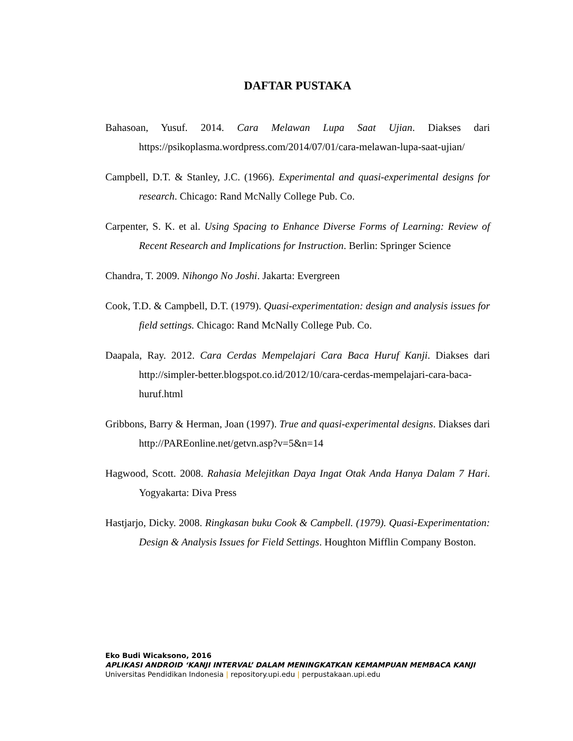DAFTAR PUSTAKA
Bahasoan, Yusuf. 2014. Cara Melawan Lupa Saat Ujian. Diakses dari https://psikoplasma.wordpress.com/2014/07/01/cara-melawan-lupa-saat-ujian/
Campbell, D.T. & Stanley, J.C. (1966). Experimental and quasi-experimental designs for research. Chicago: Rand McNally College Pub. Co.
Carpenter, S. K. et al. Using Spacing to Enhance Diverse Forms of Learning: Review of Recent Research and Implications for Instruction. Berlin: Springer Science
Chandra, T. 2009. Nihongo No Joshi. Jakarta: Evergreen
Cook, T.D. & Campbell, D.T. (1979). Quasi-experimentation: design and analysis issues for field settings. Chicago: Rand McNally College Pub. Co.
Daapala, Ray. 2012. Cara Cerdas Mempelajari Cara Baca Huruf Kanji. Diakses dari http://simpler-better.blogspot.co.id/2012/10/cara-cerdas-mempelajari-cara-baca-huruf.html
Gribbons, Barry & Herman, Joan (1997). True and quasi-experimental designs. Diakses dari http://PAREonline.net/getvn.asp?v=5&n=14
Hagwood, Scott. 2008. Rahasia Melejitkan Daya Ingat Otak Anda Hanya Dalam 7 Hari. Yogyakarta: Diva Press
Hastjarjo, Dicky. 2008. Ringkasan buku Cook & Campbell. (1979). Quasi-Experimentation: Design & Analysis Issues for Field Settings. Houghton Mifflin Company Boston.
Eko Budi Wicaksono, 2016
APLIKASI ANDROID ‘KANJI INTERVAL’ DALAM MENINGKATKAN KEMAMPUAN MEMBACA KANJI
Universitas Pendidikan Indonesia | repository.upi.edu | perpustakaan.upi.edu